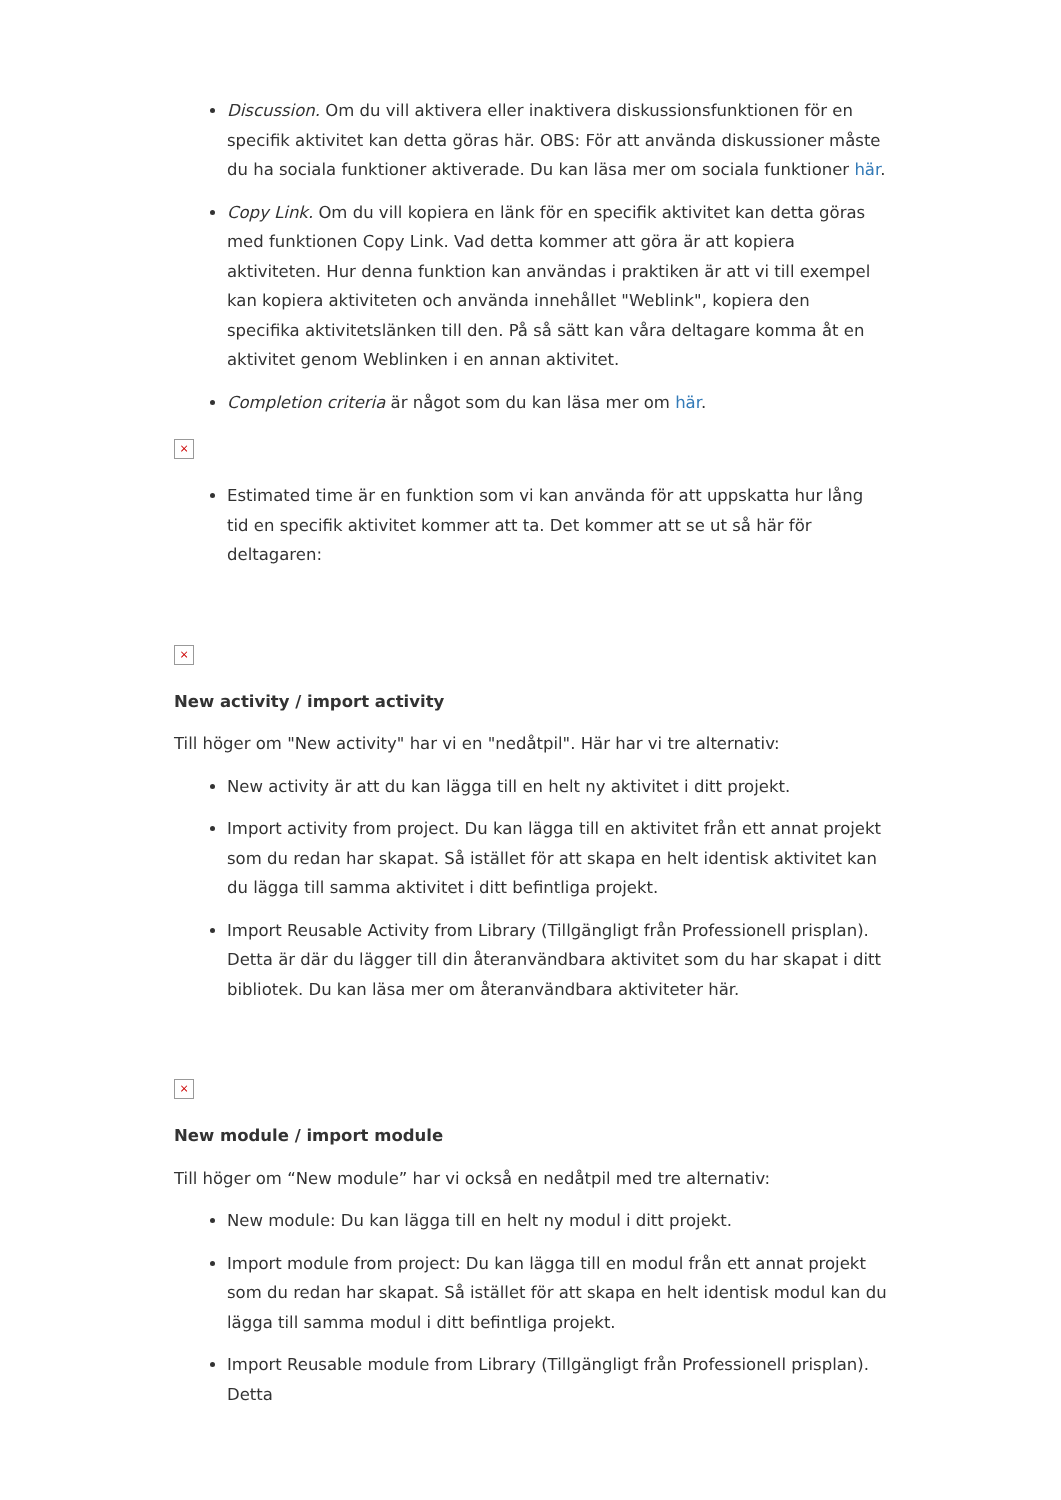Discussion. Om du vill aktivera eller inaktivera diskussionsfunktionen för en specifik aktivitet kan detta göras här. OBS: För att använda diskussioner måste du ha sociala funktioner aktiverade. Du kan läsa mer om sociala funktioner här.
Copy Link. Om du vill kopiera en länk för en specifik aktivitet kan detta göras med funktionen Copy Link. Vad detta kommer att göra är att kopiera aktiviteten. Hur denna funktion kan användas i praktiken är att vi till exempel kan kopiera aktiviteten och använda innehållet "Weblink", kopiera den specifika aktivitetslänken till den. På så sätt kan våra deltagare komma åt en aktivitet genom Weblinken i en annan aktivitet.
Completion criteria är något som du kan läsa mer om här.
×
Estimated time är en funktion som vi kan använda för att uppskatta hur lång tid en specifik aktivitet kommer att ta. Det kommer att se ut så här för deltagaren:
×
New activity / import activity
Till höger om "New activity" har vi en "nedåtpil". Här har vi tre alternativ:
New activity är att du kan lägga till en helt ny aktivitet i ditt projekt.
Import activity from project. Du kan lägga till en aktivitet från ett annat projekt som du redan har skapat. Så istället för att skapa en helt identisk aktivitet kan du lägga till samma aktivitet i ditt befintliga projekt.
Import Reusable Activity from Library (Tillgängligt från Professionell prisplan). Detta är där du lägger till din återanvändbara aktivitet som du har skapat i ditt bibliotek. Du kan läsa mer om återanvändbara aktiviteter här.
×
New module / import module
Till höger om “New module” har vi också en nedåtpil med tre alternativ:
New module: Du kan lägga till en helt ny modul i ditt projekt.
Import module from project: Du kan lägga till en modul från ett annat projekt som du redan har skapat. Så istället för att skapa en helt identisk modul kan du lägga till samma modul i ditt befintliga projekt.
Import Reusable module from Library (Tillgängligt från Professionell prisplan). Detta